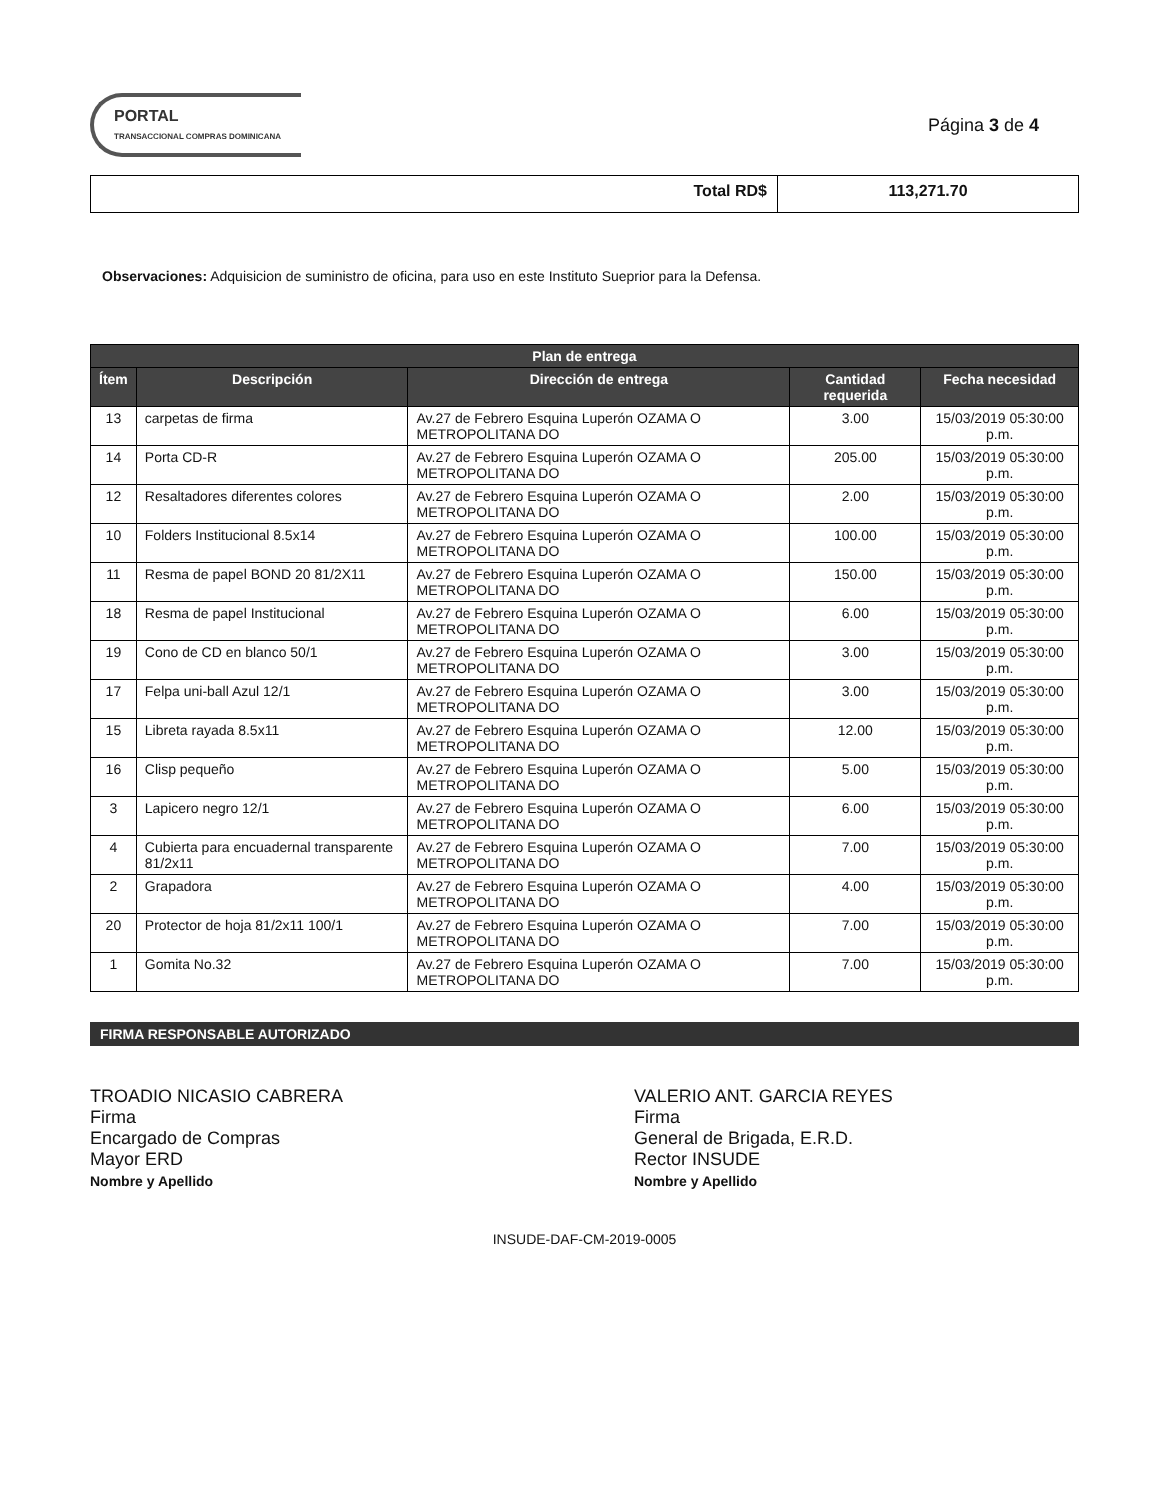PORTAL
TRANSACCIONAL COMPRAS DOMINICANA
Página 3 de 4
Total RD$ 113,271.70
Observaciones: Adquisicion de suministro de oficina, para uso en este Instituto Sueprior para la Defensa.
| Plan de entrega | | | | |
| --- | --- | --- | --- | --- |
| Ítem | Descripción | Dirección de entrega | Cantidad requerida | Fecha necesidad |
| 13 | carpetas de firma | Av.27 de Febrero Esquina Luperón OZAMA O METROPOLITANA DO | 3.00 | 15/03/2019 05:30:00 p.m. |
| 14 | Porta CD-R | Av.27 de Febrero Esquina Luperón OZAMA O METROPOLITANA DO | 205.00 | 15/03/2019 05:30:00 p.m. |
| 12 | Resaltadores diferentes colores | Av.27 de Febrero Esquina Luperón OZAMA O METROPOLITANA DO | 2.00 | 15/03/2019 05:30:00 p.m. |
| 10 | Folders Institucional 8.5x14 | Av.27 de Febrero Esquina Luperón OZAMA O METROPOLITANA DO | 100.00 | 15/03/2019 05:30:00 p.m. |
| 11 | Resma de papel BOND 20 81/2X11 | Av.27 de Febrero Esquina Luperón OZAMA O METROPOLITANA DO | 150.00 | 15/03/2019 05:30:00 p.m. |
| 18 | Resma de papel Institucional | Av.27 de Febrero Esquina Luperón OZAMA O METROPOLITANA DO | 6.00 | 15/03/2019 05:30:00 p.m. |
| 19 | Cono de CD en blanco 50/1 | Av.27 de Febrero Esquina Luperón OZAMA O METROPOLITANA DO | 3.00 | 15/03/2019 05:30:00 p.m. |
| 17 | Felpa uni-ball Azul 12/1 | Av.27 de Febrero Esquina Luperón OZAMA O METROPOLITANA DO | 3.00 | 15/03/2019 05:30:00 p.m. |
| 15 | Libreta rayada 8.5x11 | Av.27 de Febrero Esquina Luperón OZAMA O METROPOLITANA DO | 12.00 | 15/03/2019 05:30:00 p.m. |
| 16 | Clisp pequeño | Av.27 de Febrero Esquina Luperón OZAMA O METROPOLITANA DO | 5.00 | 15/03/2019 05:30:00 p.m. |
| 3 | Lapicero negro 12/1 | Av.27 de Febrero Esquina Luperón OZAMA O METROPOLITANA DO | 6.00 | 15/03/2019 05:30:00 p.m. |
| 4 | Cubierta para encuadernal transparente 81/2x11 | Av.27 de Febrero Esquina Luperón OZAMA O METROPOLITANA DO | 7.00 | 15/03/2019 05:30:00 p.m. |
| 2 | Grapadora | Av.27 de Febrero Esquina Luperón OZAMA O METROPOLITANA DO | 4.00 | 15/03/2019 05:30:00 p.m. |
| 20 | Protector de hoja 81/2x11 100/1 | Av.27 de Febrero Esquina Luperón OZAMA O METROPOLITANA DO | 7.00 | 15/03/2019 05:30:00 p.m. |
| 1 | Gomita No.32 | Av.27 de Febrero Esquina Luperón OZAMA O METROPOLITANA DO | 7.00 | 15/03/2019 05:30:00 p.m. |
FIRMA RESPONSABLE AUTORIZADO
TROADIO NICASIO CABRERA
Firma
Encargado de Compras
Mayor ERD
Nombre y Apellido
VALERIO ANT. GARCIA REYES
Firma
General de Brigada, E.R.D.
Rector INSUDE
Nombre y Apellido
INSUDE-DAF-CM-2019-0005